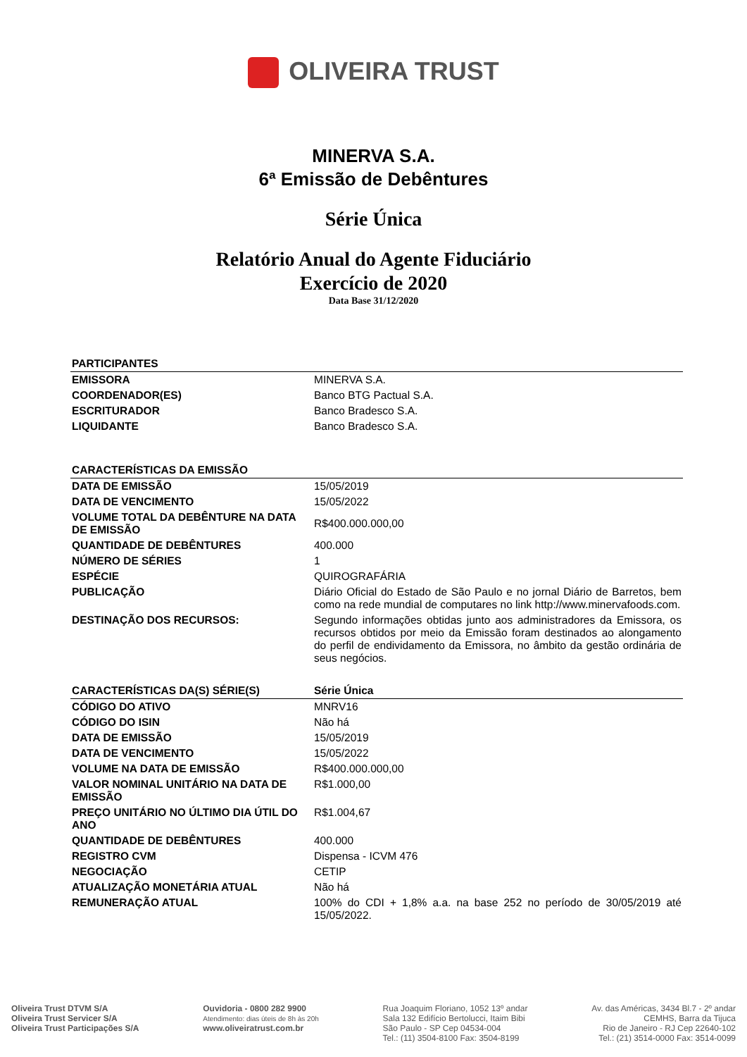OLIVEIRA TRUST
MINERVA S.A.
6ª Emissão de Debêntures
Série Única
Relatório Anual do Agente Fiduciário
Exercício de 2020
Data Base 31/12/2020
| PARTICIPANTES | |
| --- | --- |
| EMISSORA | MINERVA S.A. |
| COORDENADOR(ES) | Banco BTG Pactual S.A. |
| ESCRITURADOR | Banco Bradesco S.A. |
| LIQUIDANTE | Banco Bradesco S.A. |
| CARACTERÍSTICAS DA EMISSÃO | |
| --- | --- |
| DATA DE EMISSÃO | 15/05/2019 |
| DATA DE VENCIMENTO | 15/05/2022 |
| VOLUME TOTAL DA DEBÊNTURE NA DATA DE EMISSÃO | R$400.000.000,00 |
| QUANTIDADE DE DEBÊNTURES | 400.000 |
| NÚMERO DE SÉRIES | 1 |
| ESPÉCIE | QUIROGRAFÁRIA |
| PUBLICAÇÃO | Diário Oficial do Estado de São Paulo e no jornal Diário de Barretos, bem como na rede mundial de computares no link http://www.minervafoods.com. |
| DESTINAÇÃO DOS RECURSOS: | Segundo informações obtidas junto aos administradores da Emissora, os recursos obtidos por meio da Emissão foram destinados ao alongamento do perfil de endividamento da Emissora, no âmbito da gestão ordinária de seus negócios. |
| CARACTERÍSTICAS DA(S) SÉRIE(S) | Série Única |
| --- | --- |
| CÓDIGO DO ATIVO | MNRV16 |
| CÓDIGO DO ISIN | Não há |
| DATA DE EMISSÃO | 15/05/2019 |
| DATA DE VENCIMENTO | 15/05/2022 |
| VOLUME NA DATA DE EMISSÃO | R$400.000.000,00 |
| VALOR NOMINAL UNITÁRIO NA DATA DE EMISSÃO | R$1.000,00 |
| PREÇO UNITÁRIO NO ÚLTIMO DIA ÚTIL DO ANO | R$1.004,67 |
| QUANTIDADE DE DEBÊNTURES | 400.000 |
| REGISTRO CVM | Dispensa - ICVM 476 |
| NEGOCIAÇÃO | CETIP |
| ATUALIZAÇÃO MONETÁRIA ATUAL | Não há |
| REMUNERAÇÃO ATUAL | 100% do CDI + 1,8% a.a. na base 252 no período de 30/05/2019 até 15/05/2022. |
Oliveira Trust DTVM S/A
Oliveira Trust Servicer S/A
Oliveira Trust Participações S/A
Ouvidoria - 0800 282 9900
Atendimento: dias úteis de 8h às 20h
www.oliveiratrust.com.br
Rua Joaquim Floriano, 1052 13º andar
Sala 132 Edifício Bertolucci, Itaim Bibi
São Paulo - SP Cep 04534-004
Tel.: (11) 3504-8100 Fax: 3504-8199
Av. das Américas, 3434 Bl.7 - 2º andar
CEMHS, Barra da Tijuca
Rio de Janeiro - RJ Cep 22640-102
Tel.: (21) 3514-0000 Fax: 3514-0099